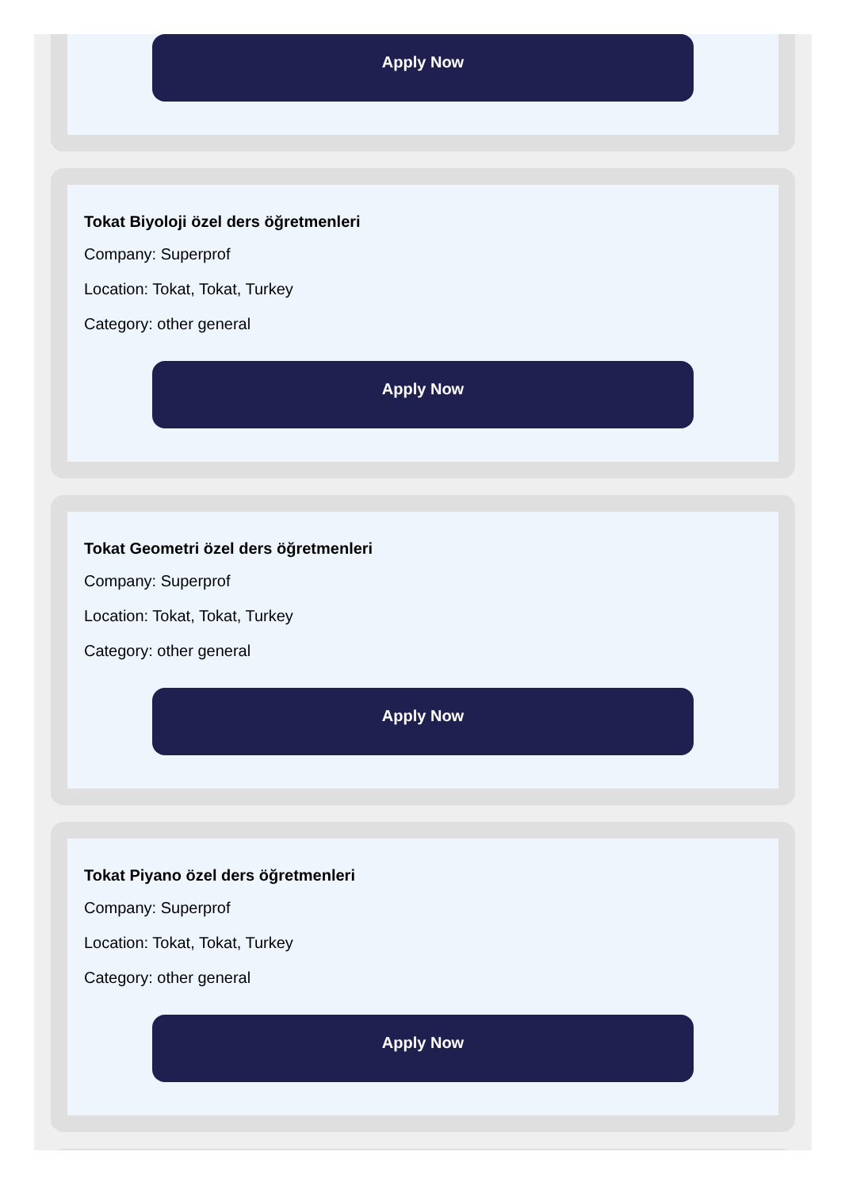Apply Now
Tokat Biyoloji özel ders öğretmenleri
Company: Superprof
Location: Tokat, Tokat, Turkey
Category: other general
Apply Now
Tokat Geometri özel ders öğretmenleri
Company: Superprof
Location: Tokat, Tokat, Turkey
Category: other general
Apply Now
Tokat Piyano özel ders öğretmenleri
Company: Superprof
Location: Tokat, Tokat, Turkey
Category: other general
Apply Now